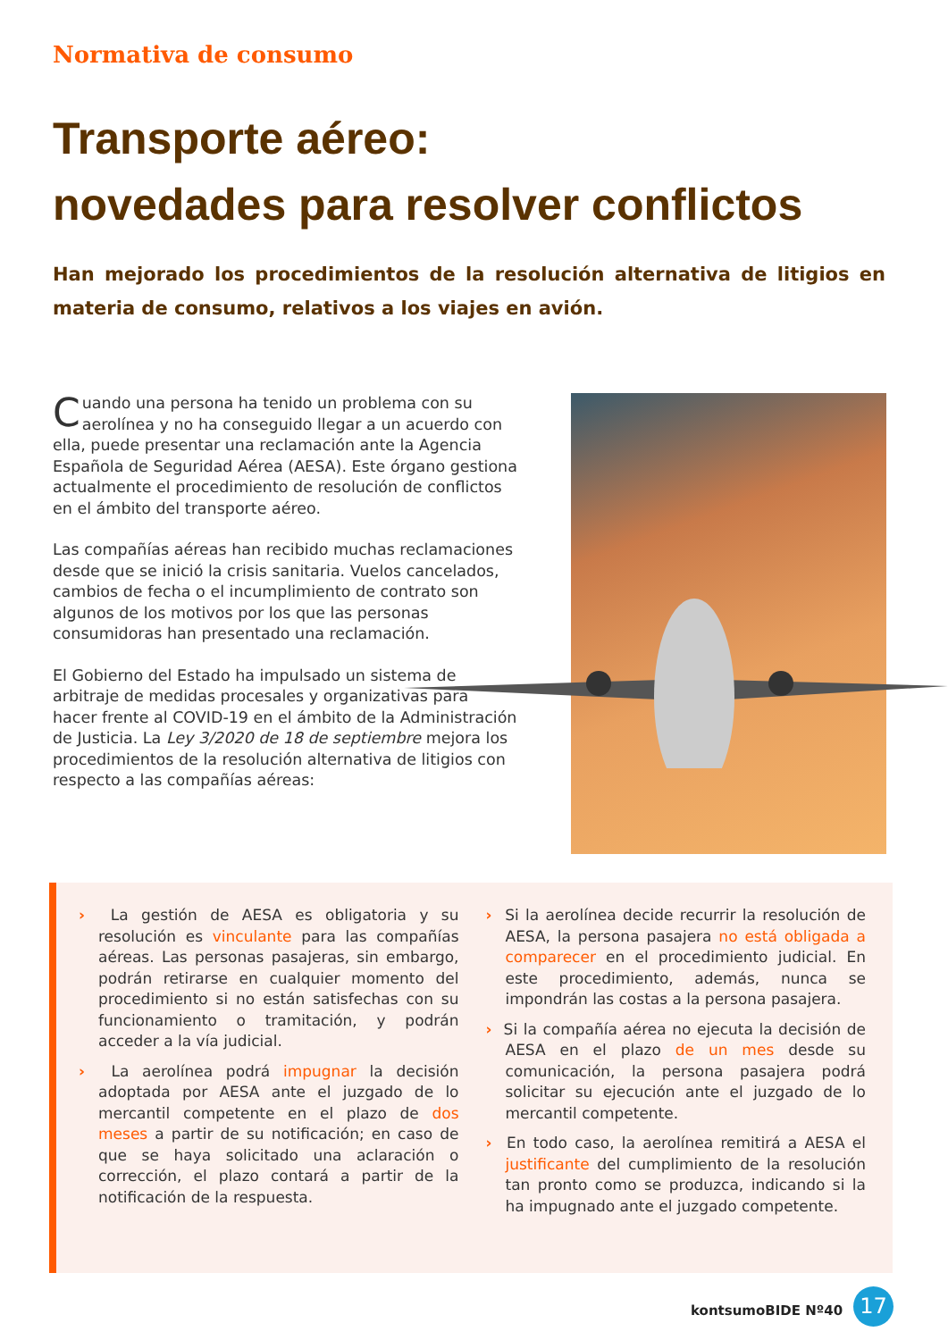Normativa de consumo
Transporte aéreo:
novedades para resolver conflictos
Han mejorado los procedimientos de la resolución alternativa de litigios en materia de consumo, relativos a los viajes en avión.
Cuando una persona ha tenido un problema con su aerolínea y no ha conseguido llegar a un acuerdo con ella, puede presentar una reclamación ante la Agencia Española de Seguridad Aérea (AESA). Este órgano gestiona actualmente el procedimiento de resolución de conflictos en el ámbito del transporte aéreo.
Las compañías aéreas han recibido muchas reclamaciones desde que se inició la crisis sanitaria. Vuelos cancelados, cambios de fecha o el incumplimiento de contrato son algunos de los motivos por los que las personas consumidoras han presentado una reclamación.
El Gobierno del Estado ha impulsado un sistema de arbitraje de medidas procesales y organizativas para hacer frente al COVID-19 en el ámbito de la Administración de Justicia. La Ley 3/2020 de 18 de septiembre mejora los procedimientos de la resolución alternativa de litigios con respecto a las compañías aéreas:
› La gestión de AESA es obligatoria y su resolución es vinculante para las compañías aéreas. Las personas pasajeras, sin embargo, podrán retirarse en cualquier momento del procedimiento si no están satisfechas con su funcionamiento o tramitación, y podrán acceder a la vía judicial.
› La aerolínea podrá impugnar la decisión adoptada por AESA ante el juzgado de lo mercantil competente en el plazo de dos meses a partir de su notificación; en caso de que se haya solicitado una aclaración o corrección, el plazo contará a partir de la notificación de la respuesta.
› Si la aerolínea decide recurrir la resolución de AESA, la persona pasajera no está obligada a comparecer en el procedimiento judicial. En este procedimiento, además, nunca se impondrán las costas a la persona pasajera.
› Si la compañía aérea no ejecuta la decisión de AESA en el plazo de un mes desde su comunicación, la persona pasajera podrá solicitar su ejecución ante el juzgado de lo mercantil competente.
› En todo caso, la aerolínea remitirá a AESA el justificante del cumplimiento de la resolución tan pronto como se produzca, indicando si la ha impugnado ante el juzgado competente.
kontsumoBIDE Nº40 17